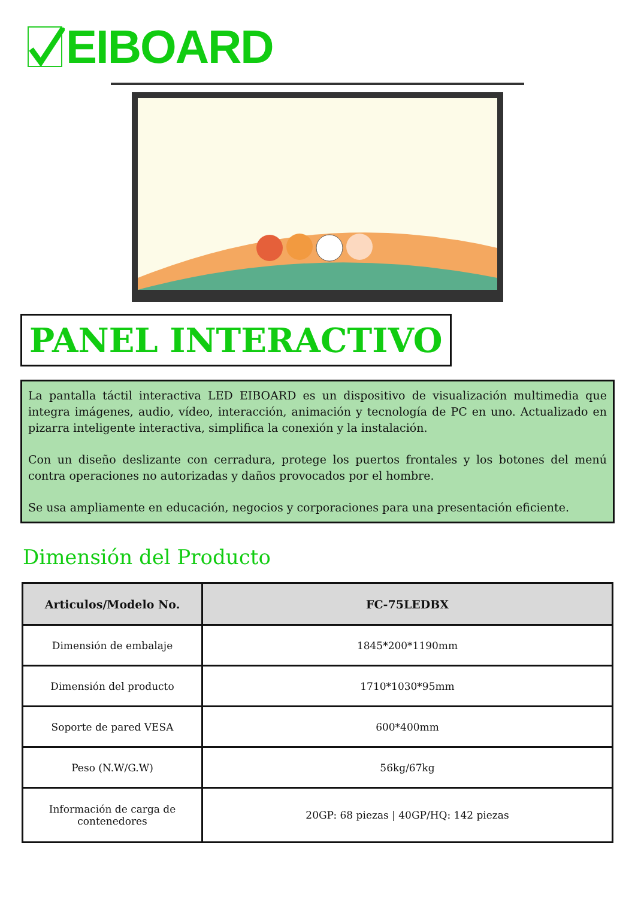EIBOARD
PANEL INTERACTIVO
La pantalla táctil interactiva LED EIBOARD es un dispositivo de visualización multimedia que integra imágenes, audio, vídeo, interacción, animación y tecnología de PC en uno. Actualizado en pizarra inteligente interactiva, simplifica la conexión y la instalación.
Con un diseño deslizante con cerradura, protege los puertos frontales y los botones del menú contra operaciones no autorizadas y daños provocados por el hombre.
Se usa ampliamente en educación, negocios y corporaciones para una presentación eficiente.
Dimensión del Producto
| Articulos/Modelo No. | FC-75LEDBX |
| --- | --- |
| Dimensión de embalaje | 1845*200*1190mm |
| Dimensión del producto | 1710*1030*95mm |
| Soporte de pared VESA | 600*400mm |
| Peso (N.W/G.W) | 56kg/67kg |
| Información de carga de contenedores | 20GP: 68 piezas / 40GP/HQ: 142 piezas |